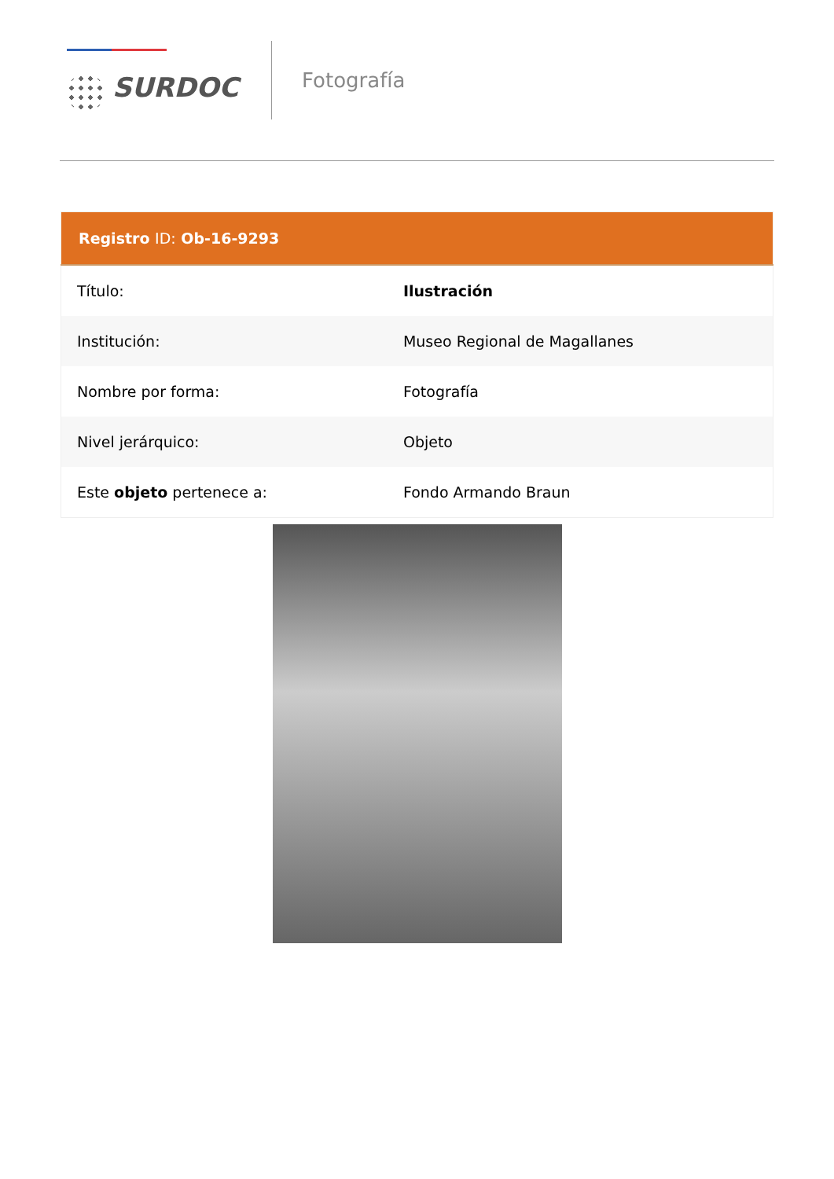SURDOC
Fotografía
| Registro ID: Ob-16-9293 | |
| --- | --- |
| Título: | Ilustración |
| Institución: | Museo Regional de Magallanes |
| Nombre por forma: | Fotografía |
| Nivel jerárquico: | Objeto |
| Este objeto pertenece a: | Fondo Armando Braun |